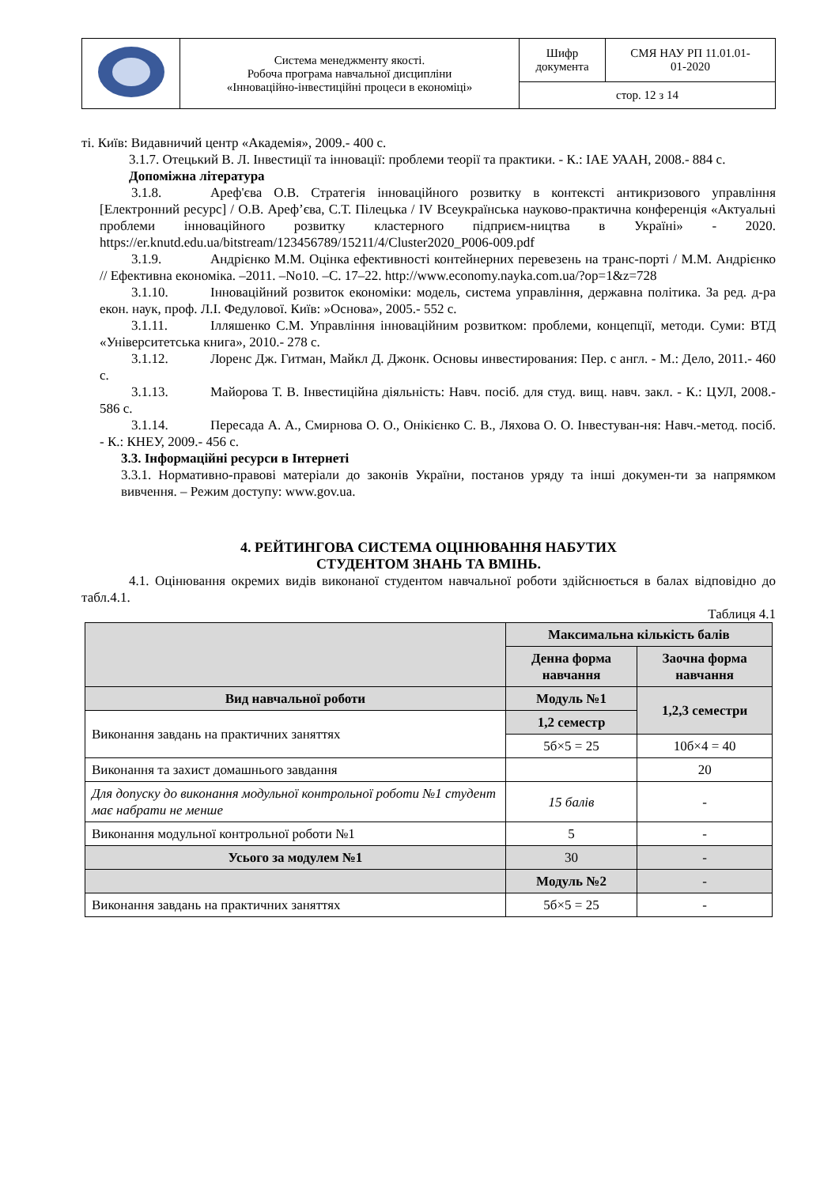| | Система менеджменту якості. Робоча програма навчальної дисципліни «Інноваційно-інвестиційні процеси в економіці» | Шифр документа | СМЯ НАУ РП 11.01.01- 01-2020 |
| | | стор. 12 з 14 | |
ті. Київ: Видавничий центр «Академія», 2009.- 400 с.
3.1.7. Отецький В. Л. Інвестиції та інновації: проблеми теорії та практики. - К.: ІАЕ УААН, 2008.- 884 с.
Допоміжна література
3.1.8. Ареф'єва О.В. Стратегія інноваційного розвитку в контексті антикризового управління [Електронний ресурс] / О.В. Ареф’єва, С.Т. Пілецька / IV Всеукраїнська науково-практична конференція «Актуальні проблеми інноваційного розвитку кластерного підприєм-ництва в Україні» - 2020. https://er.knutd.edu.ua/bitstream/123456789/15211/4/Cluster2020_P006-009.pdf
3.1.9. Андрієнко М.М. Оцінка ефективності контейнерних перевезень на транс-порті / М.М. Андрієнко // Ефективна економіка. –2011. –No10. –С. 17–22. http://www.economy.nayka.com.ua/?op=1&z=728
3.1.10. Інноваційний розвиток економіки: модель, система управління, державна політика. За ред. д-ра екон. наук, проф. Л.І. Федулової. Київ: »Основа», 2005.- 552 с.
3.1.11. Ілляшенко С.М. Управління інноваційним розвитком: проблеми, концепції, методи. Суми: ВТД «Університетська книга», 2010.- 278 с.
3.1.12. Лоренс Дж. Гитман, Майкл Д. Джонк. Основы инвестирования: Пер. с англ. - М.: Дело, 2011.- 460 с.
3.1.13. Майорова Т. В. Інвестиційна діяльність: Навч. посіб. для студ. вищ. навч. закл. - К.: ЦУЛ, 2008.- 586 с.
3.1.14. Пересада А. А., Смирнова О. О., Онікієнко С. В., Ляхова О. О. Інвестуван-ня: Навч.-метод. посіб. - К.: КНЕУ, 2009.- 456 с.
3.3. Інформаційні ресурси в Інтернеті
3.3.1. Нормативно-правові матеріали до законів України, постанов уряду та інші докумен-ти за напрямком вивчення. – Режим доступу: www.gov.ua.
4. РЕЙТИНГОВА СИСТЕМА ОЦІНЮВАННЯ НАБУТИХ
СТУДЕНТОМ ЗНАНЬ ТА ВМІНЬ.
4.1. Оцінювання окремих видів виконаної студентом навчальної роботи здійснюється в балах відповідно до табл.4.1.
Таблиця 4.1
| | Максимальна кількість балів | |
| --- | --- | --- |
| | Денна форма навчання | Заочна форма навчання |
| Вид навчальної роботи | Модуль №1 | 1,2,3 семестри |
| Виконання завдань на практичних заняттях | 1,2 семестр | |
| | 5б×5 = 25 | 10б×4 = 40 |
| Виконання та захист домашнього завдання | | 20 |
| Для допуску до виконання модульної контрольної роботи №1 студент має набрати не менше | 15 балів | - |
| Виконання модульної контрольної роботи №1 | 5 | - |
| Усього за модулем №1 | 30 | - |
| | Модуль №2 | - |
| Виконання завдань на практичних заняттях | 5б×5 = 25 | - |